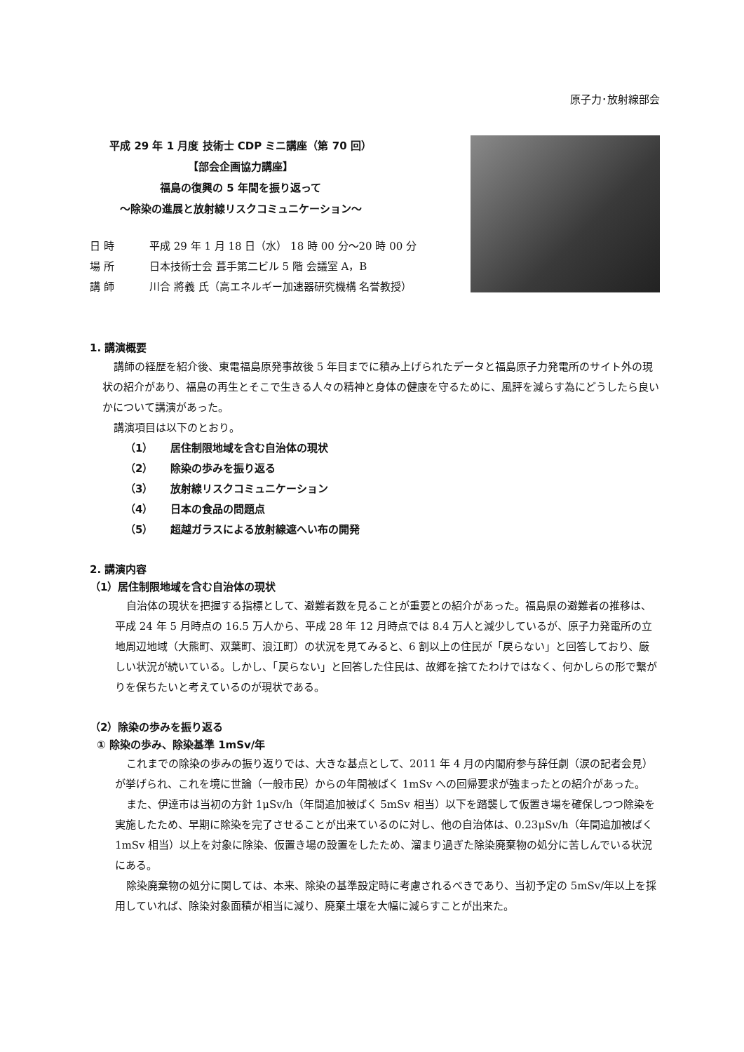原子力･放射線部会
平成 29 年 1 月度 技術士 CDP ミニ講座（第 70 回）
【部会企画協力講座】
福島の復興の 5 年間を振り返って
～除染の進展と放射線リスクコミュニケーション～
日 時 平成 29 年 1 月 18 日（水） 18 時 00 分～20 時 00 分
場 所 日本技術士会 葺手第二ビル 5 階 会議室 A，B
講 師 川合 將義 氏（高エネルギー加速器研究機構 名誉教授）
1. 講演概要
講師の経歴を紹介後、東電福島原発事故後 5 年目までに積み上げられたデータと福島原子力発電所のサイト外の現状の紹介があり、福島の再生とそこで生きる人々の精神と身体の健康を守るために、風評を減らす為にどうしたら良いかについて講演があった。
講演項目は以下のとおり。
（1） 居住制限地域を含む自治体の現状
（2） 除染の歩みを振り返る
（3） 放射線リスクコミュニケーション
（4） 日本の食品の問題点
（5） 超越ガラスによる放射線遮へい布の開発
2. 講演内容
（1）居住制限地域を含む自治体の現状
自治体の現状を把握する指標として、避難者数を見ることが重要との紹介があった。福島県の避難者の推移は、平成 24 年 5 月時点の 16.5 万人から、平成 28 年 12 月時点では 8.4 万人と減少しているが、原子力発電所の立地周辺地域（大熊町、双葉町、浪江町）の状況を見てみると、6 割以上の住民が「戻らない」と回答しており、厳しい状況が続いている。しかし、「戻らない」と回答した住民は、故郷を捨てたわけではなく、何かしらの形で繋がりを保ちたいと考えているのが現状である。
（2）除染の歩みを振り返る
① 除染の歩み、除染基準 1mSv/年
これまでの除染の歩みの振り返りでは、大きな基点として、2011 年 4 月の内閣府参与辞任劇（涙の記者会見）が挙げられ、これを境に世論（一般市民）からの年間被ばく 1mSv への回帰要求が強まったとの紹介があった。
また、伊達市は当初の方針 1μSv/h（年間追加被ばく 5mSv 相当）以下を踏襲して仮置き場を確保しつつ除染を実施したため、早期に除染を完了させることが出来ているのに対し、他の自治体は、0.23μSv/h（年間追加被ばく 1mSv 相当）以上を対象に除染、仮置き場の設置をしたため、溜まり過ぎた除染廃棄物の処分に苦しんでいる状況にある。
除染廃棄物の処分に関しては、本来、除染の基準設定時に考慮されるべきであり、当初予定の 5mSv/年以上を採用していれば、除染対象面積が相当に減り、廃棄土壌を大幅に減らすことが出来た。